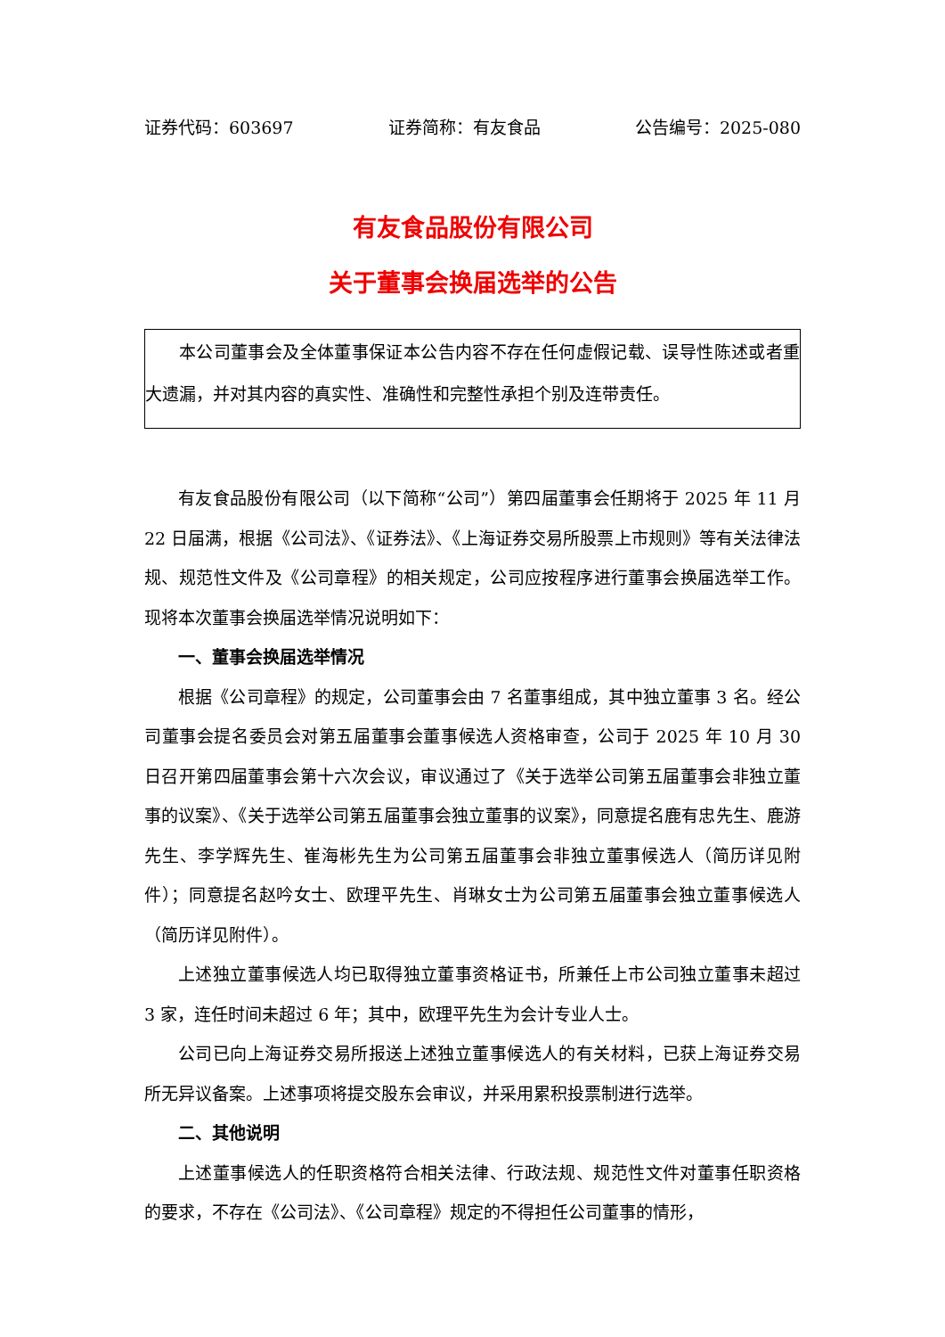证券代码：603697 证券简称：有友食品 公告编号：2025-080
有友食品股份有限公司
关于董事会换届选举的公告
本公司董事会及全体董事保证本公告内容不存在任何虚假记载、误导性陈述或者重大遗漏，并对其内容的真实性、准确性和完整性承担个别及连带责任。
有友食品股份有限公司（以下简称“公司”）第四届董事会任期将于 2025 年 11 月 22 日届满，根据《公司法》、《证券法》、《上海证券交易所股票上市规则》等有关法律法规、规范性文件及《公司章程》的相关规定，公司应按程序进行董事会换届选举工作。现将本次董事会换届选举情况说明如下：
一、董事会换届选举情况
根据《公司章程》的规定，公司董事会由 7 名董事组成，其中独立董事 3 名。经公司董事会提名委员会对第五届董事会董事候选人资格审查，公司于 2025 年 10 月 30 日召开第四届董事会第十六次会议，审议通过了《关于选举公司第五届董事会非独立董事的议案》、《关于选举公司第五届董事会独立董事的议案》，同意提名鹿有忠先生、鹿游先生、李学辉先生、崔海彬先生为公司第五届董事会非独立董事候选人（简历详见附件）；同意提名赵吟女士、欧理平先生、肖琳女士为公司第五届董事会独立董事候选人（简历详见附件）。
上述独立董事候选人均已取得独立董事资格证书，所兼任上市公司独立董事未超过 3 家，连任时间未超过 6 年；其中，欧理平先生为会计专业人士。
公司已向上海证券交易所报送上述独立董事候选人的有关材料，已获上海证券交易所无异议备案。上述事项将提交股东会审议，并采用累积投票制进行选举。
二、其他说明
上述董事候选人的任职资格符合相关法律、行政法规、规范性文件对董事任职资格的要求，不存在《公司法》、《公司章程》规定的不得担任公司董事的情形，